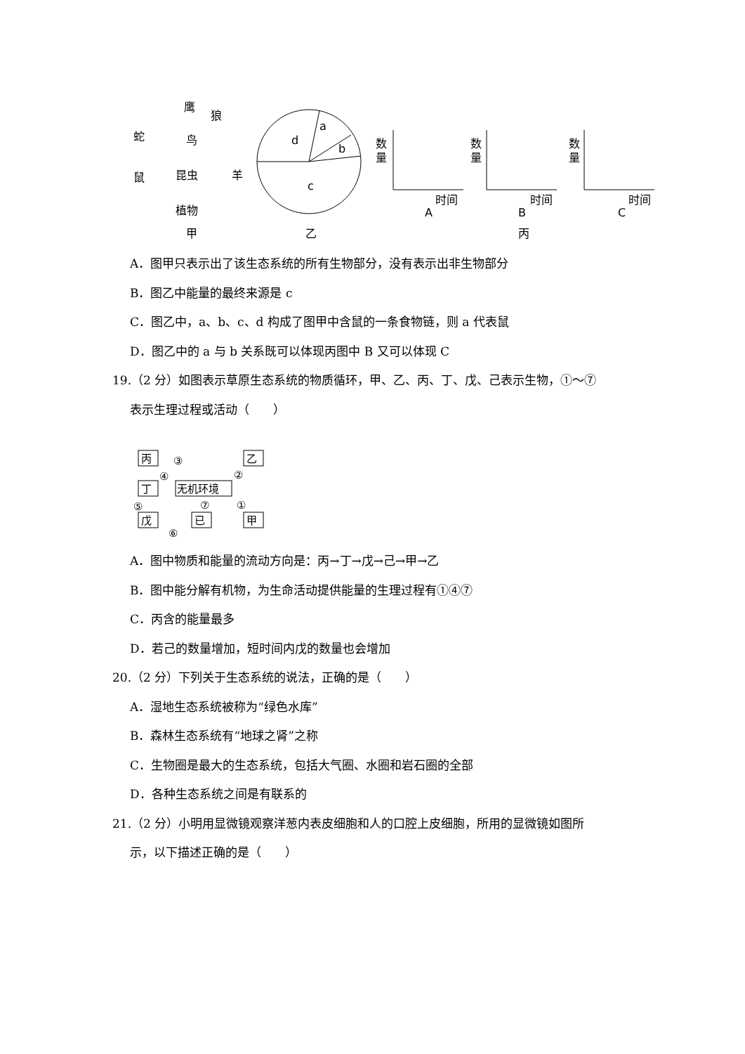鹰
狼
蛇
鸟
鼠
昆虫
羊
植物
甲
d
a
b
c
乙
数
量
时间
A
数
量
时间
B
丙
数
量
时间
C
A．图甲只表示出了该生态系统的所有生物部分，没有表示出非生物部分
B．图乙中能量的最终来源是 c
C．图乙中，a、b、c、d 构成了图甲中含鼠的一条食物链，则 a 代表鼠
D．图乙中的 a 与 b 关系既可以体现丙图中 B 又可以体现 C
19.（2 分）如图表示草原生态系统的物质循环，甲、乙、丙、丁、戊、己表示生物，①～⑦
表示生理过程或活动（　　）
丙
乙
丁
无机环境
戊
已
甲
③
④
②
①
⑤
⑦
⑥
A．图中物质和能量的流动方向是：丙→丁→戊→己→甲→乙
B．图中能分解有机物，为生命活动提供能量的生理过程有①④⑦
C．丙含的能量最多
D．若己的数量增加，短时间内戊的数量也会增加
20.（2 分）下列关于生态系统的说法，正确的是（　　）
A．湿地生态系统被称为“绿色水库”
B．森林生态系统有“地球之肾”之称
C．生物圈是最大的生态系统，包括大气圈、水圈和岩石圈的全部
D．各种生态系统之间是有联系的
21.（2 分）小明用显微镜观察洋葱内表皮细胞和人的口腔上皮细胞，所用的显微镜如图所
示，以下描述正确的是（　　）